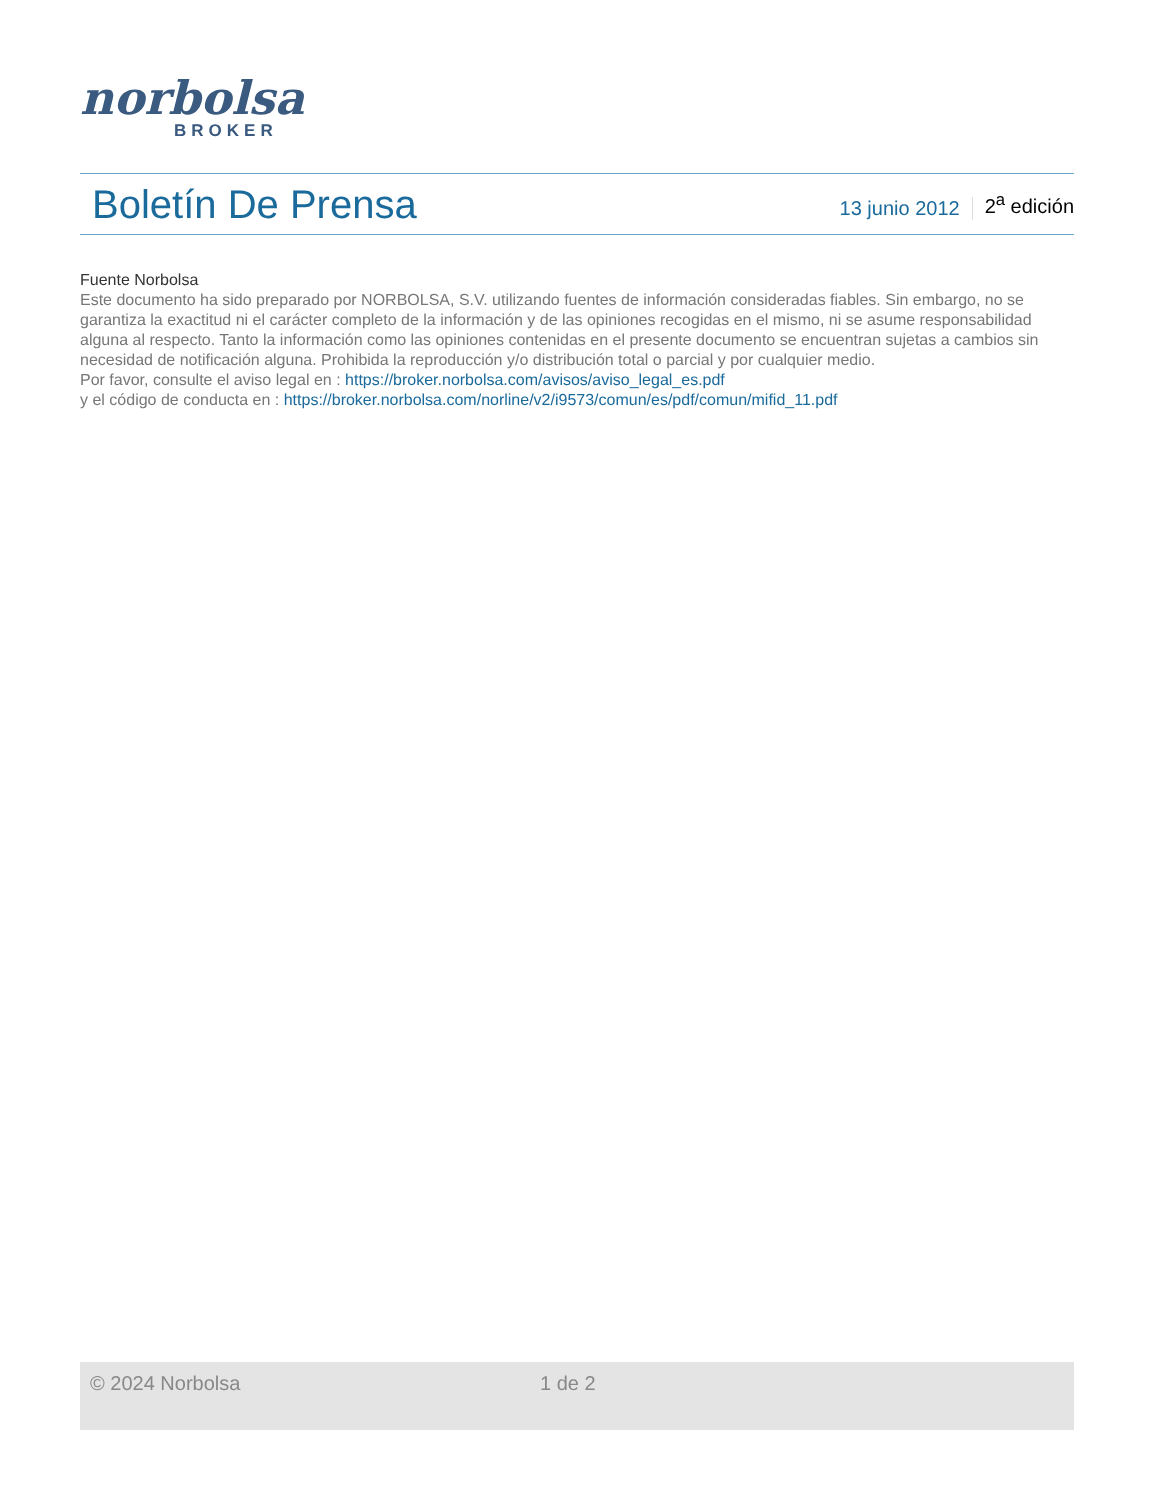norbolsa
BROKER
Boletín De Prensa
13 junio 2012 2<sup>a</sup> edición
Fuente Norbolsa
Este documento ha sido preparado por NORBOLSA, S.V. utilizando fuentes de información consideradas fiables. Sin embargo, no se garantiza la exactitud ni el carácter completo de la información y de las opiniones recogidas en el mismo, ni se asume responsabilidad alguna al respecto. Tanto la información como las opiniones contenidas en el presente documento se encuentran sujetas a cambios sin necesidad de notificación alguna. Prohibida la reproducción y/o distribución total o parcial y por cualquier medio.
Por favor, consulte el aviso legal en : https://broker.norbolsa.com/avisos/aviso_legal_es.pdf
y el código de conducta en : https://broker.norbolsa.com/norline/v2/i9573/comun/es/pdf/comun/mifid_11.pdf
© 2024 Norbolsa 1 de 2